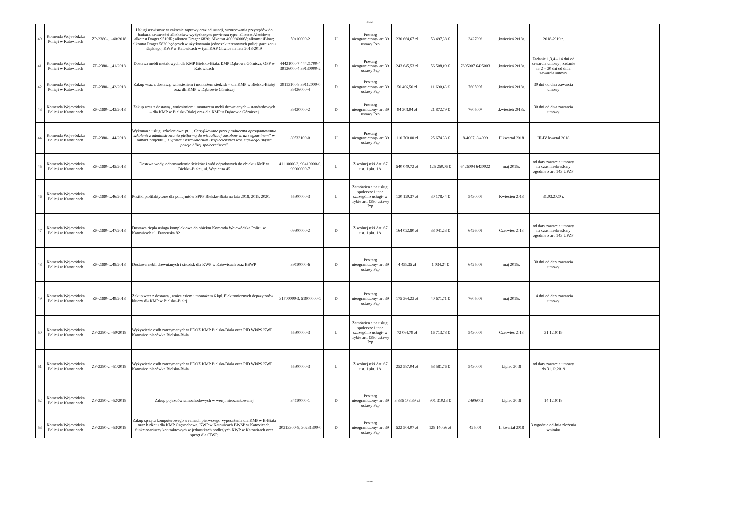Arkusz1
| 40 | Komenda Wojewódzka Policji w Katowicach | ZP-2380-…-40/2018 | Usługi serwisowe w zakresie naprawy oraz adiustacji, wzorcowania przyrządów do badania zawartości alkoholu w wydychanym powietrzu typu: alkotest Alcoblow; alkotest Drager 9510IR; alkotest Drager 6820; Alkomat 4000/4000V; alkomat iBlow; alkomat Drager 5820 będących w użytkowaniu jednostek terenowych policji garnizonu śląskiego, KWP w Katowicach w tym KAP Gliwice na lata 2018-2019 | 50410000-2 | U | Przetarg nieograniczony- art 39 ustawy Pzp | 230 664,67 zł | 53 497,38 € | 3427002 | .kwiecień 2018r. | 2018-2019 r. | |
| 41 | Komenda Wojewódzka Policji w Katowicach | ZP-2380-…41/2018 | Dostawa mebli metalowych dla KMP Bielsko-Biała, KMP Dąbrowa Górnicza, OPP w Katowicach | 44421000-7 44421700-4 39136000-4 39130000-2 | D | Przetarg nieograniczony- art 39 ustawy Pzp | 243 645,53 zł | 56 508,00 € | 7605007 6425003 | .kwiecień 2018r. | Zadanie 1,3,4 – 14 dni od zawarcia umowy ; zadanie nr 2 – 30 dni od dnia zawarcia umowy | |
| 42 | Komenda Wojewódzka Policji w Katowicach | ZP-2380-…42/2018 | Zakup wraz z dostawą, wniesieniem i montażem siedzisk – dla KMP w Bielsku-Białej oraz dla KMP w Dąbrowie Górniczej | 39113100-8 39112000-0 39136000-4 | D | Przetarg nieograniczony- art 39 ustawy Pzp | 50 406,50 zł | 11 690,63 € | 7605007 | .kwiecień 2018r. | 30 dni od dnia zawarcia umowy | |
| 43 | Komenda Wojewódzka Policji w Katowicach | ZP-2380-…43/2018 | Zakup wraz z dostawą , wniesieniem i montażem mebli drewnianych – standardowych – dla KMP w Bielsku-Białej oraz dla KMP w Dąbrowie Górniczej | 39130000-2 | D | Przetarg nieograniczony- art 39 ustawy Pzp | 94 308,94 zł | 21 872,79 € | 7605007 | .kwiecień 2018r. | 30 dni od dnia zawarcia umowy | |
| 44 | Komenda Wojewódzka Policji w Katowicach | ZP-2380-…44/2018 | Wykonanie usługi szkoleniowej pt.: „Certyfikowane przez producenta oprogramowania szkolenie z administrowania platformą do wizualizacji zasobów wraz z egzaminem” w ramach projektu „ Cyfrowe Obserwatorium Bezpieczeństwa woj. śląskiego- śląska policja bliżej społeczeństwa” | 80533100-0 | U | Przetarg nieograniczony- art 39 ustawy Pzp | 110 700,00 zł | 25 674,33 € | 8-4007, 8-4009 | II kwartał 2018 | III-IV kwartał 2018 | |
| 45 | Komenda Wojewódzka Policji w Katowicach | ZP-2380-…45/2018 | Dostawa wody, odprowadzanie ścieków i wód odpadowych do obiektu KMP w Bielsku-Białej, ul. Wapienna 45 | 41110000-3, 90410000-0, 90000000-7 | U | Z wolnej ręki Art. 67 ust. 1 pkt. 1A | 540 040,72 zł | 125 250,06 € | 6426004 6430022 | maj 2018r. | od daty zawarcia umowy na czas nieokreślony zgodnie z art. 143 UPZP | |
| 46 | Komenda Wojewódzka Policji w Katowicach | ZP-2380-…46/2018 | Posiłki profilaktyczne dla policjantów SPPP Bielsko-Biała na lata 2018, 2019, 2020. | 55300000-3 | U | Zamówienia na usługi społeczne i inne szczególne usługi- w trybie art. 138o ustawy Pzp | 130 120,37 zł | 30 178,44 € | 5430009 | Kwiecień 2018 | 31.03.2020 r. | |
| 47 | Komenda Wojewódzka Policji w Katowicach | ZP-2380-…47/2018 | Dostawa ciepła usługa kompleksowa do obiektu Komenda Wojewódzka Policji w Katowicach ul. Francuska 82 | 09300000-2 | D | Z wolnej ręki Art. 67 ust. 1 pkt. 1A | 164 022,80 zł | 38 041,33 € | 6426002 | Czerwiec 2018 | od daty zawarcia umowy na czas nieokreślony zgodnie z art. 143 UPZP | |
| 48 | Komenda Wojewódzka Policji w Katowicach | ZP-2380-…48/2018 | Dostawa mebli drewnianych i siedzisk dla KWP w Katowicach oraz BSWP | 39110000-6 | D | Przetarg nieograniczony- art 39 ustawy Pzp | 4 459,35 zł | 1 034,24 € | 6425003 | maj 2018r. | 30 dni od daty zawarcia umowy | |
| 49 | Komenda Wojewódzka Policji w Katowicach | ZP-2380-…49/2018 | Zakup wraz z dostawą , wniesieniem i montażem 6 kpl. Elektronicznych depozytorów kluczy dla KMP w Bielsku-Białej | 31700000-3, 51900000-1 | D | Przetarg nieograniczony- art 39 ustawy Pzp | 175 364,23 zł | 40 671,71 € | 7605003 | maj 2018r. | 14 dni od daty zawarcia umowy | |
| 50 | Komenda Wojewódzka Policji w Katowicach | ZP-2380-…-50/2018 | Wyżywienie osób zatrzymanych w PDOZ KMP Bielsko-Biała oraz PID WkiPS KWP Katowice, placówka Bielsko-Biała | 55300000-3 | U | Zamówienia na usługi społeczne i inne szczególne usługi- w trybie art. 138o ustawy Pzp | 72 064,79 zł | 16 713,78 € | 5430009 | Czerwiec 2018 | 31.12.2019 | |
| 51 | Komenda Wojewódzka Policji w Katowicach | ZP-2380-…-51/2018 | Wyżywienie osób zatrzymanych w PDOZ KMP Bielsko-Biała oraz PID WkiPS KWP Katowice, placówka Bielsko-Biała | 55300000-3 | U | Z wolnej ręki Art. 67 ust. 1 pkt. 1A | 252 587,04 zł | 58 581,76 € | 5430009 | Lipiec 2018 | od daty zawarcia umowy do 31.12.2019 | |
| 52 | Komenda Wojewódzka Policji w Katowicach | ZP-2380-…-52/2018 | Zakup pojazdów samochodowych w wersji nieoznakowanej | 34110000-1 | D | Przetarg nieograniczony- art 39 ustawy Pzp | 3 886 178,89 zł | 901 310,13 € | 2-606003 | Lipiec 2018 | 14.12.2018 | |
| 53 | Komenda Wojewódzka Policji w Katowicach | ZP-2380-…-53/2018 | Zakup sprzętu komputerowego w ramach pierwszego wyposażenia dla KMP w B-Biała oraz budżetu dla KMP Częstochowa, KWP w Katowicach BWSP w Katowicach, funkcjonariuszy kontraktowych w jednostkach podległych KWP w Katowicach oraz sprzęt dla CBŚP. | 30213300–8, 30231300-0 | D | Przetarg nieograniczony- art 39 ustawy Pzp | 522 504,07 zł | 128 140,66 zł | 425001 | II kwartał 2018 | 3 tygodnie od dnia złożenia wniosku | |
Strona 4